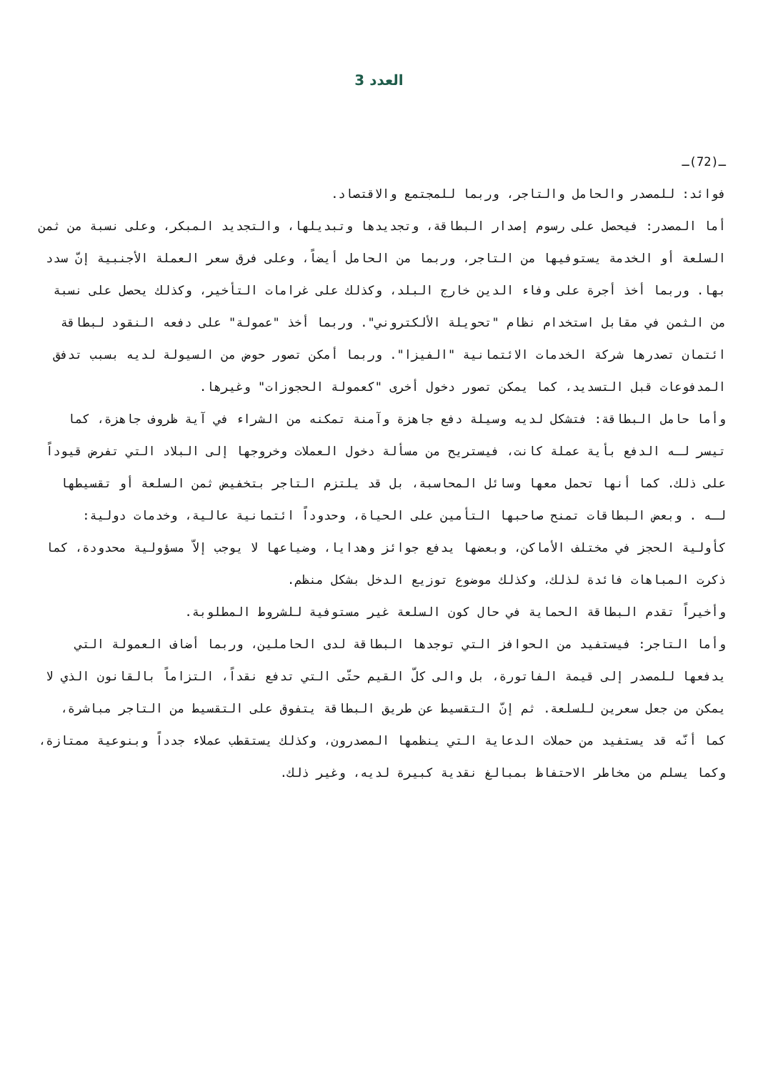العدد 3
ـ(72)ـ
فوائد: للمصدر والحامل والتاجر، وربما للمجتمع والاقتصاد.
أما المصدر: فيحصل على رسوم إصدار البطاقة، وتجديدها وتبديلها، والتجديد المبكر، وعلى نسبة من ثمن السلعة أو الخدمة يستوفيها من التاجر، وربما من الحامل أيضاً، وعلى فرق سعر العملة الأجنبية إنّ سدد بها. وربما أخذ أجرة على وفاء الدين خارج البلد، وكذلك على غرامات التأخير، وكذلك يحصل على نسبة من الثمن في مقابل استخدام نظام "تحويلة الألكتروني". وربما أخذ "عمولة" على دفعه النقود لبطاقة ائتمان تصدرها شركة الخدمات الائتمانية "الفيزا". وربما أمكن تصور حوض من السيولة لديه بسبب تدفق المدفوعات قبل التسديد، كما يمكن تصور دخول أخرى "كعمولة الحجوزات" وغيرها.
وأما حامل البطاقة: فتشكل لديه وسيلة دفع جاهزة وآمنة تمكنه من الشراء في آية ظروف جاهزة، كما تيسر لـه الدفع بأية عملة كانت، فيستريح من مسألة دخول العملات وخروجها إلى البلاد التي تفرض قيوداً على ذلك. كما أنها تحمل معها وسائل المحاسبة، بل قد يلتزم التاجر بتخفيض ثمن السلعة أو تقسيطها لـه . وبعض البطاقات تمنح صاحبها التأمين على الحياة، وحدوداً ائتمانية عالية، وخدمات دولية: كأولية الحجز في مختلف الأماكن، وبعضها يدفع جوائز وهدايا، وضياعها لا يوجب إلاّ مسؤولية محدودة، كما ذكرت المباهات فائدة لذلك، وكذلك موضوع توزيع الدخل بشكل منظم.
وأخيراً تقدم البطاقة الحماية في حال كون السلعة غير مستوفية للشروط المطلوبة.
وأما التاجر: فيستفيد من الحوافز التي توجدها البطاقة لدى الحاملين، وربما أضاف العمولة التي يدفعها للمصدر إلى قيمة الفاتورة، بل والى كلّ القيم حتّى التي تدفع نقداً، التزاماً بالقانون الذي لا يمكن من جعل سعرين للسلعة. ثم إنّ التقسيط عن طريق البطاقة يتفوق على التقسيط من التاجر مباشرة، كما أنّه قد يستفيد من حملات الدعاية التي ينظمها المصدرون، وكذلك يستقطب عملاء جدداً وبنوعية ممتازة، وكما يسلم من مخاطر الاحتفاظ بمبالغ نقدية كبيرة لديه، وغير ذلك.